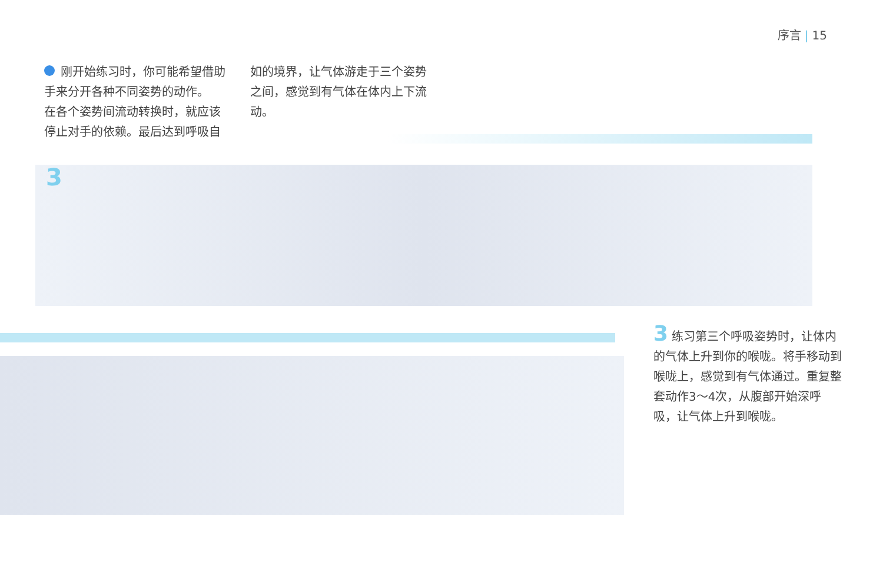序言 | 15
刚开始练习时，你可能希望借助手来分开各种不同姿势的动作。
在各个姿势间流动转换时，就应该停止对手的依赖。最后达到呼吸自如的境界，让气体游走于三个姿势之间，感觉到有气体在体内上下流动。
3
3 练习第三个呼吸姿势时，让体内的气体上升到你的喉咙。将手移动到喉咙上，感觉到有气体通过。重复整套动作3～4次，从腹部开始深呼吸，让气体上升到喉咙。